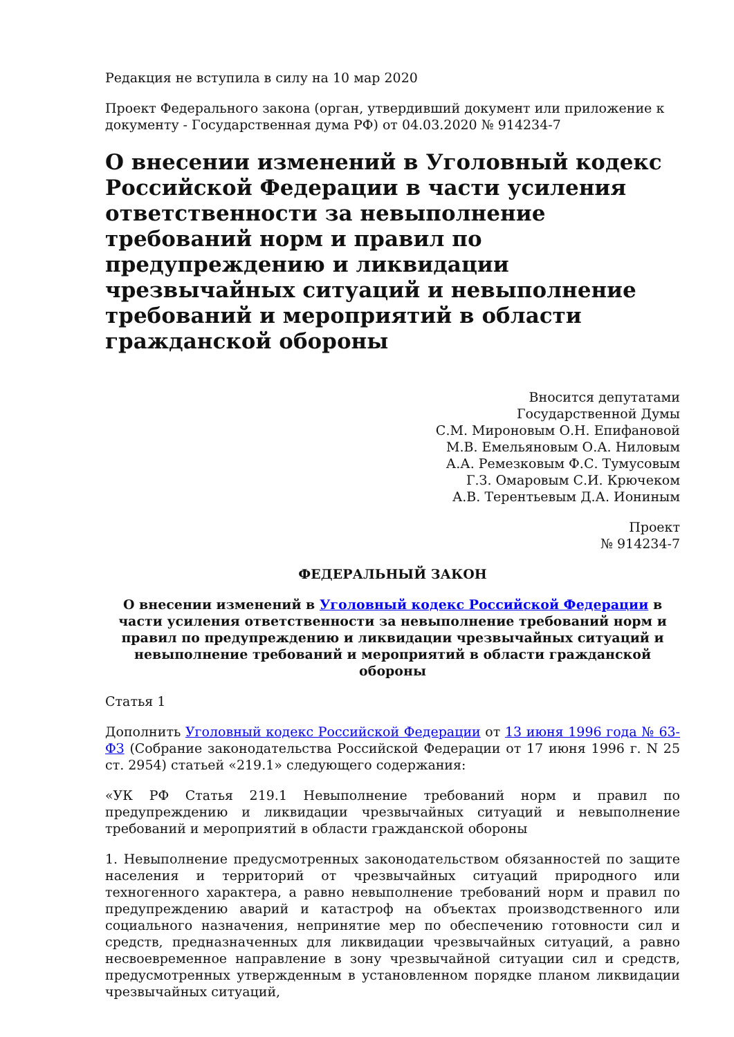Редакция не вступила в силу на 10 мар 2020
Проект Федерального закона (орган, утвердивший документ или приложение к документу - Государственная дума РФ) от 04.03.2020 № 914234-7
О внесении изменений в Уголовный кодекс Российской Федерации в части усиления ответственности за невыполнение требований норм и правил по предупреждению и ликвидации чрезвычайных ситуаций и невыполнение требований и мероприятий в области гражданской обороны
Вносится депутатами
Государственной Думы
С.М. Мироновым О.Н. Епифановой
М.В. Емельяновым О.А. Ниловым
А.А. Ремезковым Ф.С. Тумусовым
Г.З. Омаровым С.И. Крючеком
А.В. Терентьевым Д.А. Иониным
Проект
№ 914234-7
ФЕДЕРАЛЬНЫЙ ЗАКОН
О внесении изменений в Уголовный кодекс Российской Федерации в части усиления ответственности за невыполнение требований норм и правил по предупреждению и ликвидации чрезвычайных ситуаций и невыполнение требований и мероприятий в области гражданской обороны
Статья 1
Дополнить Уголовный кодекс Российской Федерации от 13 июня 1996 года № 63-ФЗ (Собрание законодательства Российской Федерации от 17 июня 1996 г. N 25 ст. 2954) статьей «219.1» следующего содержания:
«УК РФ Статья 219.1 Невыполнение требований норм и правил по предупреждению и ликвидации чрезвычайных ситуаций и невыполнение требований и мероприятий в области гражданской обороны
1. Невыполнение предусмотренных законодательством обязанностей по защите населения и территорий от чрезвычайных ситуаций природного или техногенного характера, а равно невыполнение требований норм и правил по предупреждению аварий и катастроф на объектах производственного или социального назначения, непринятие мер по обеспечению готовности сил и средств, предназначенных для ликвидации чрезвычайных ситуаций, а равно несвоевременное направление в зону чрезвычайной ситуации сил и средств, предусмотренных утвержденным в установленном порядке планом ликвидации чрезвычайных ситуаций,